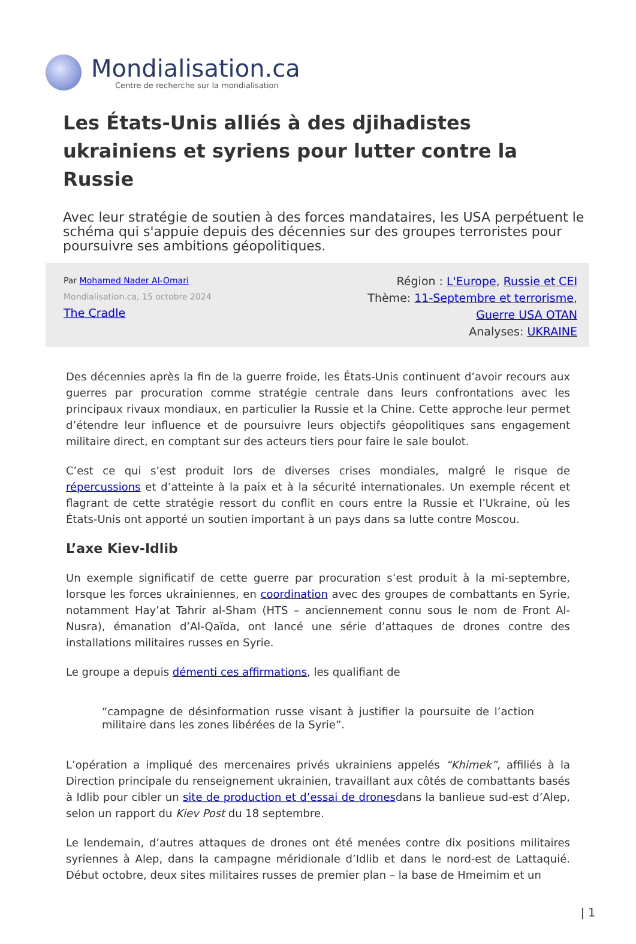Mondialisation.ca
Centre de recherche sur la mondialisation
Les États-Unis alliés à des djihadistes ukrainiens et syriens pour lutter contre la Russie
Avec leur stratégie de soutien à des forces mandataires, les USA perpétuent le schéma qui s'appuie depuis des décennies sur des groupes terroristes pour poursuivre ses ambitions géopolitiques.
Par Mohamed Nader Al-Omari
Mondialisation.ca, 15 octobre 2024
The Cradle
Région : L'Europe, Russie et CEI
Thème: 11-Septembre et terrorisme,
Guerre USA OTAN
Analyses: UKRAINE
Des décennies après la fin de la guerre froide, les États-Unis continuent d’avoir recours aux guerres par procuration comme stratégie centrale dans leurs confrontations avec les principaux rivaux mondiaux, en particulier la Russie et la Chine. Cette approche leur permet d’étendre leur influence et de poursuivre leurs objectifs géopolitiques sans engagement militaire direct, en comptant sur des acteurs tiers pour faire le sale boulot.
C’est ce qui s’est produit lors de diverses crises mondiales, malgré le risque de répercussions et d’atteinte à la paix et à la sécurité internationales. Un exemple récent et flagrant de cette stratégie ressort du conflit en cours entre la Russie et l’Ukraine, où les États-Unis ont apporté un soutien important à un pays dans sa lutte contre Moscou.
L’axe Kiev-Idlib
Un exemple significatif de cette guerre par procuration s’est produit à la mi-septembre, lorsque les forces ukrainiennes, en coordination avec des groupes de combattants en Syrie, notamment Hay’at Tahrir al-Sham (HTS – anciennement connu sous le nom de Front Al-Nusra), émanation d’Al-Qaïda, ont lancé une série d’attaques de drones contre des installations militaires russes en Syrie.
Le groupe a depuis démenti ces affirmations, les qualifiant de
“campagne de désinformation russe visant à justifier la poursuite de l’action militaire dans les zones libérées de la Syrie”.
L’opération a impliqué des mercenaires privés ukrainiens appelés “Khimek”, affiliés à la Direction principale du renseignement ukrainien, travaillant aux côtés de combattants basés à Idlib pour cibler un site de production et d’essai de dronesdans la banlieue sud-est d’Alep, selon un rapport du Kiev Post du 18 septembre.
Le lendemain, d’autres attaques de drones ont été menées contre dix positions militaires syriennes à Alep, dans la campagne méridionale d’Idlib et dans le nord-est de Lattaquié. Début octobre, deux sites militaires russes de premier plan – la base de Hmeimim et un
| 1